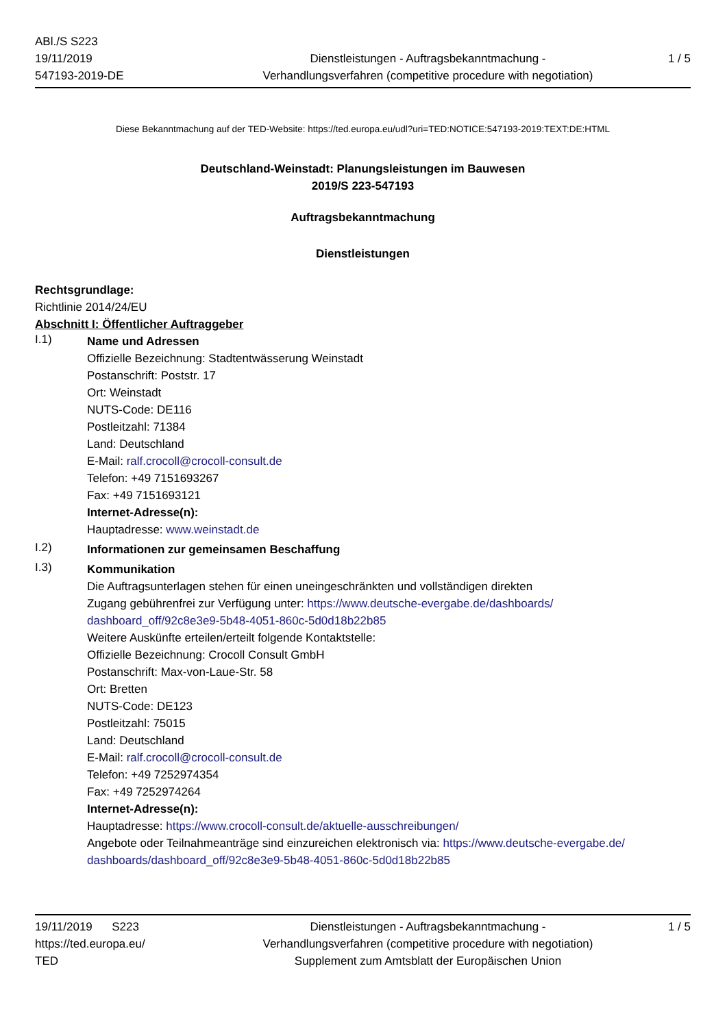ABl./S S223
19/11/2019
547193-2019-DE
Dienstleistungen - Auftragsbekanntmachung -
Verhandlungsverfahren (competitive procedure with negotiation)
1 / 5
Diese Bekanntmachung auf der TED-Website: https://ted.europa.eu/udl?uri=TED:NOTICE:547193-2019:TEXT:DE:HTML
Deutschland-Weinstadt: Planungsleistungen im Bauwesen
2019/S 223-547193
Auftragsbekanntmachung
Dienstleistungen
Rechtsgrundlage:
Richtlinie 2014/24/EU
Abschnitt I: Öffentlicher Auftraggeber
I.1)
Name und Adressen
Offizielle Bezeichnung: Stadtentwässerung Weinstadt
Postanschrift: Poststr. 17
Ort: Weinstadt
NUTS-Code: DE116
Postleitzahl: 71384
Land: Deutschland
E-Mail: ralf.crocoll@crocoll-consult.de
Telefon: +49 7151693267
Fax: +49 7151693121
Internet-Adresse(n):
Hauptadresse: www.weinstadt.de
I.2)
Informationen zur gemeinsamen Beschaffung
I.3)
Kommunikation
Die Auftragsunterlagen stehen für einen uneingeschränkten und vollständigen direkten
Zugang gebührenfrei zur Verfügung unter: https://www.deutsche-evergabe.de/dashboards/
dashboard_off/92c8e3e9-5b48-4051-860c-5d0d18b22b85
Weitere Auskünfte erteilen/erteilt folgende Kontaktstelle:
Offizielle Bezeichnung: Crocoll Consult GmbH
Postanschrift: Max-von-Laue-Str. 58
Ort: Bretten
NUTS-Code: DE123
Postleitzahl: 75015
Land: Deutschland
E-Mail: ralf.crocoll@crocoll-consult.de
Telefon: +49 7252974354
Fax: +49 7252974264
Internet-Adresse(n):
Hauptadresse: https://www.crocoll-consult.de/aktuelle-ausschreibungen/
Angebote oder Teilnahmeanträge sind einzureichen elektronisch via: https://www.deutsche-evergabe.de/
dashboards/dashboard_off/92c8e3e9-5b48-4051-860c-5d0d18b22b85
19/11/2019 S223
https://ted.europa.eu/
TED
Dienstleistungen - Auftragsbekanntmachung -
Verhandlungsverfahren (competitive procedure with negotiation)
Supplement zum Amtsblatt der Europäischen Union
1 / 5